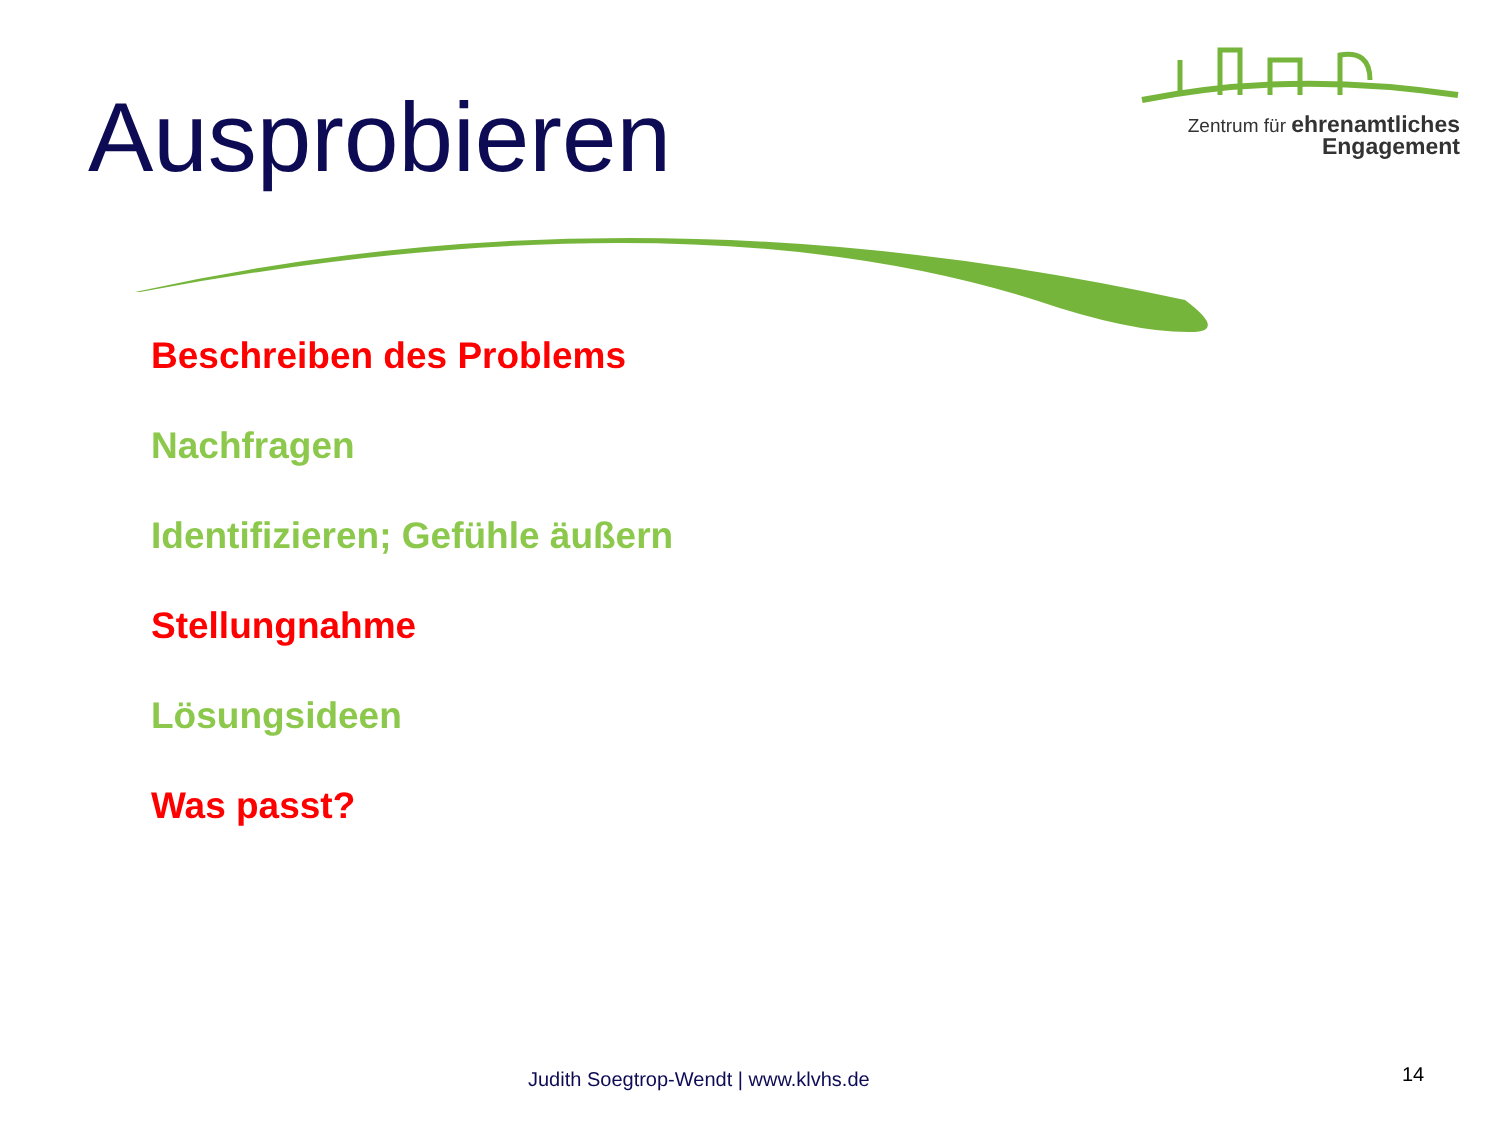Ausprobieren
Zentrum für ehrenamtliches
Engagement
Beschreiben des Problems
Nachfragen
Identifizieren; Gefühle äußern
Stellungnahme
Lösungsideen
Was passt?
Judith Soegtrop-Wendt | www.klvhs.de
14